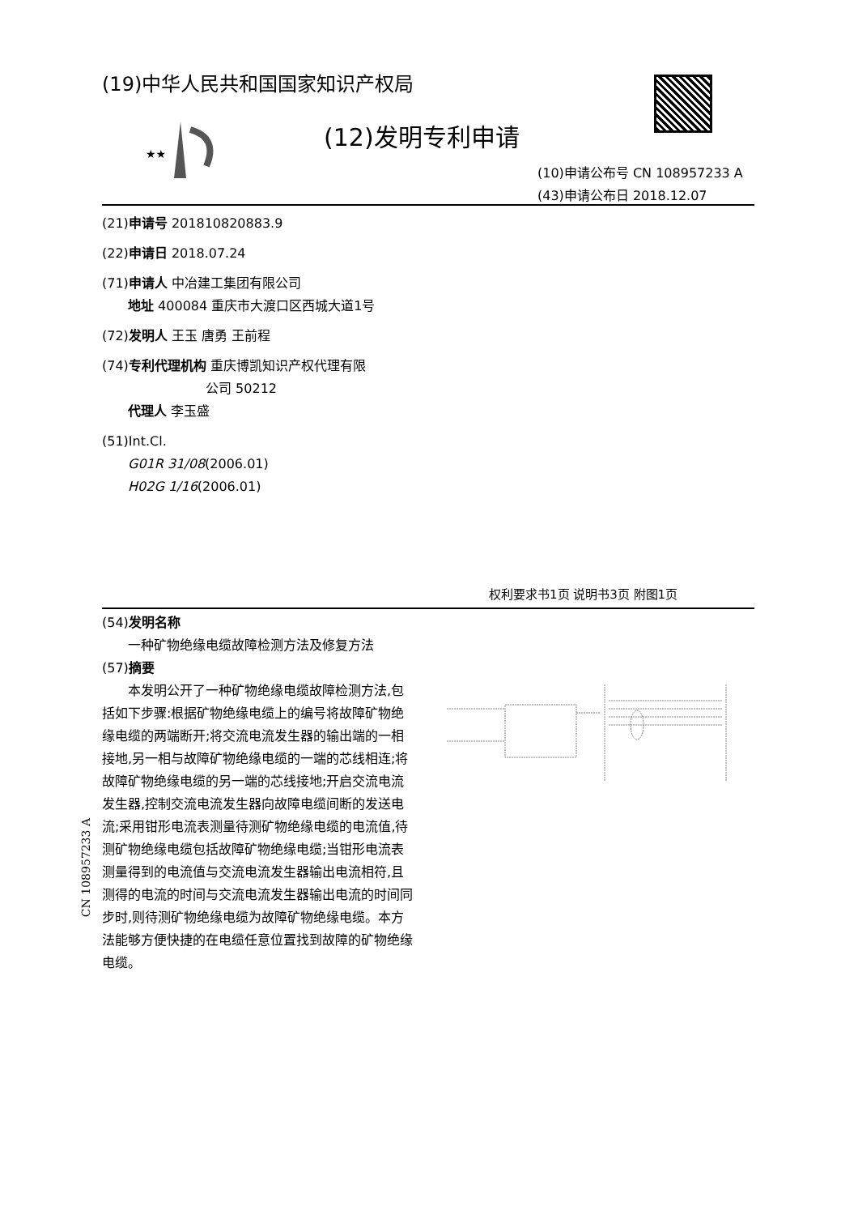(19)中华人民共和国国家知识产权局
★★
(12)发明专利申请
(10)申请公布号 CN 108957233 A
(43)申请公布日 2018.12.07
(21)申请号 201810820883.9
(22)申请日 2018.07.24
(71)申请人 中冶建工集团有限公司
  地址 400084 重庆市大渡口区西城大道1号
(72)发明人 王玉 唐勇 王前程
(74)专利代理机构 重庆博凯知识产权代理有限
        公司 50212
  代理人 李玉盛
(51)Int.Cl.
  G01R 31/08(2006.01)
  H02G 1/16(2006.01)
权利要求书1页 说明书3页 附图1页
(54)发明名称
  一种矿物绝缘电缆故障检测方法及修复方法
(57)摘要
  本发明公开了一种矿物绝缘电缆故障检测方法,包括如下步骤:根据矿物绝缘电缆上的编号将故障矿物绝缘电缆的两端断开;将交流电流发生器的输出端的一相接地,另一相与故障矿物绝缘电缆的一端的芯线相连;将故障矿物绝缘电缆的另一端的芯线接地;开启交流电流发生器,控制交流电流发生器向故障电缆间断的发送电流;采用钳形电流表测量待测矿物绝缘电缆的电流值,待测矿物绝缘电缆包括故障矿物绝缘电缆;当钳形电流表测量得到的电流值与交流电流发生器输出电流相符,且测得的电流的时间与交流电流发生器输出电流的时间同步时,则待测矿物绝缘电缆为故障矿物绝缘电缆。本方法能够方便快捷的在电缆任意位置找到故障的矿物绝缘电缆。
CN 108957233 A